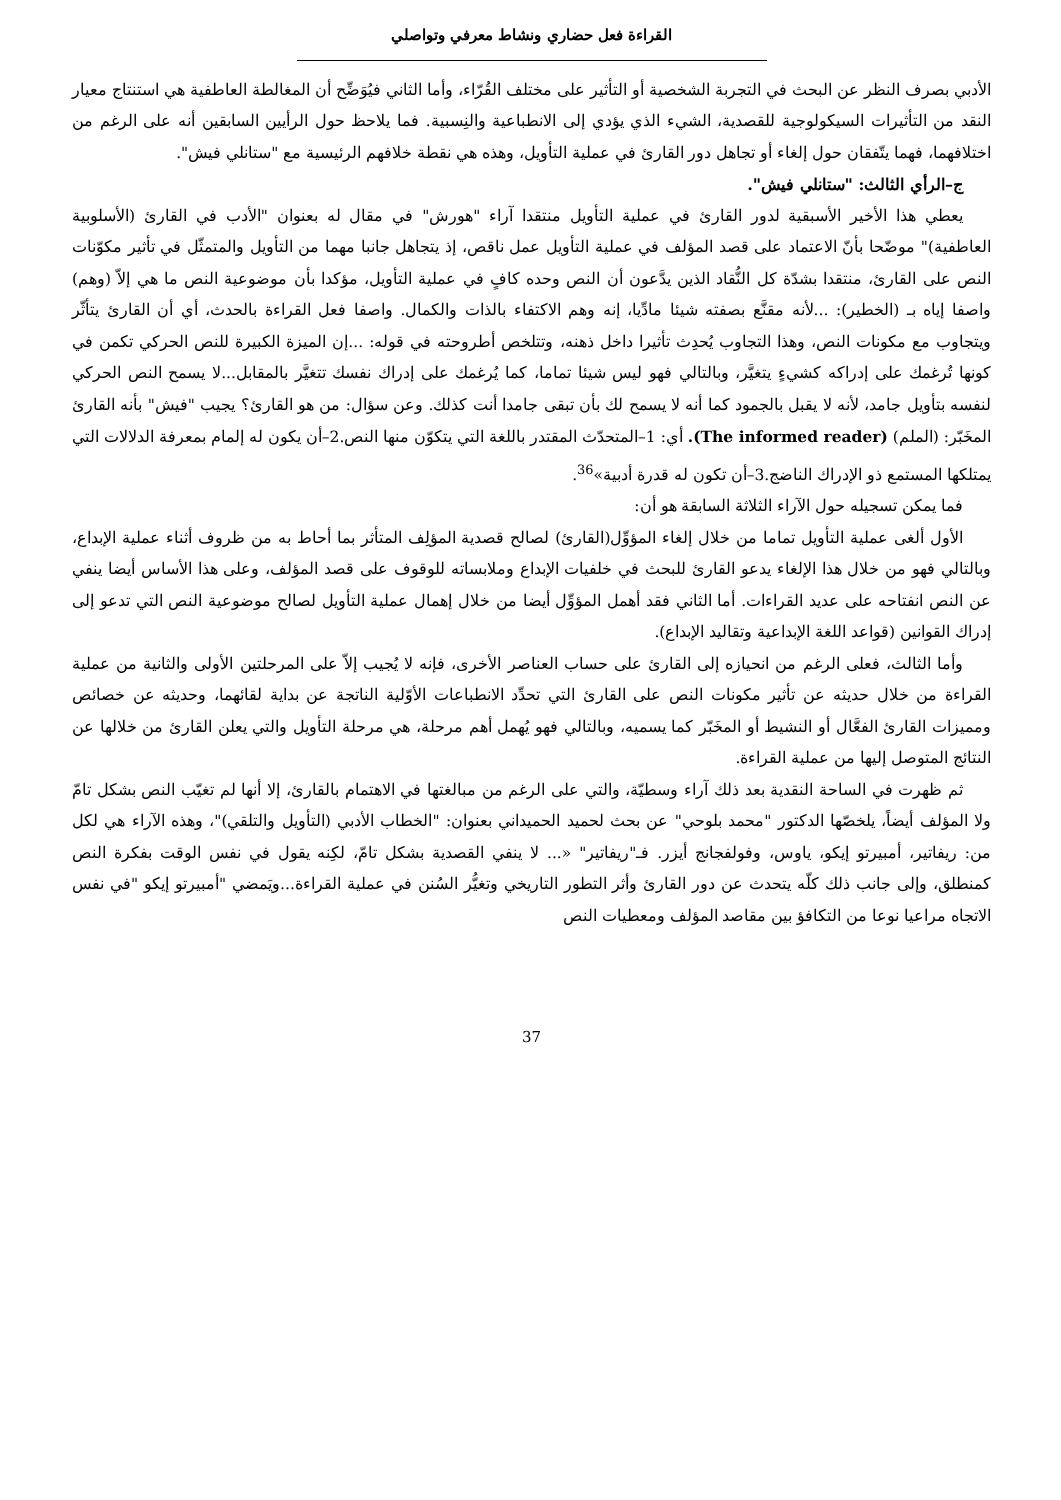القراءة فعل حضاري ونشاط معرفي وتواصلي
الأدبي بصرف النظر عن البحث في التجربة الشخصية أو التأثير على مختلف القُرّاء، وأما الثاني فيُوَضِّح أن المغالطة العاطفية هي استنتاج معيار النقد من التأثيرات السيكولوجية للقصدية، الشيء الذي يؤدي إلى الانطباعية والنِسبية. فما يلاحظ حول الرأيين السابقين أنه على الرغم من اختلافهما، فهما يتّفقان حول إلغاء أو تجاهل دور القارئ في عملية التأويل، وهذه هي نقطة خلافهم الرئيسية مع "ستانلي فيش".
ج–الرأي الثالث: "ستانلي فيش".
يعطي هذا الأخير الأسبقية لدور القارئ في عملية التأويل منتقدا آراء "هورش" في مقال له بعنوان "الأدب في القارئ (الأسلوبية العاطفية)" موضّحا بأنّ الاعتماد على قصد المؤلف في عملية التأويل عمل ناقص، إذ يتجاهل جانبا مهما من التأويل والمتمثّل في تأثير مكوّنات النص على القارئ، منتقدا بشدّة كل النُّقاد الذين يدَّعون أن النص وحده كافٍ في عملية التأويل، مؤكدا بأن موضوعية النص ما هي إلاّ (وهم) واصفا إياه بـ (الخطير): ...لأنه مقنَّع بصفته شيئا مادِّيا، إنه وهم الاكتفاء بالذات والكمال. واصفا فعل القراءة بالحدث، أي أن القارئ يتأثّر ويتجاوب مع مكونات النص، وهذا التجاوب يُحدِث تأثيرا داخل ذهنه، وتتلخص أطروحته في قوله: ...إن الميزة الكبيرة للنص الحركي تكمن في كونها تُرغمك على إدراكه كشيءٍ يتغيَّر، وبالتالي فهو ليس شيئا تماما، كما يُرغمك على إدراك نفسك تتغيَّر بالمقابل...لا يسمح النص الحركي لنفسه بتأويل جامد، لأنه لا يقبل بالجمود كما أنه لا يسمح لك بأن تبقى جامدا أنت كذلك. وعن سؤال: من هو القارئ؟ يجيب "فيش" بأنه القارئ المخَبّر: (الملم) (The informed reader). أي: 1–المتحدّث المقتدر باللغة التي يتكوّن منها النص.2–أن يكون له إلمام بمعرفة الدلالات التي يمتلكها المستمع ذو الإدراك الناضج.3–أن تكون له قدرة أدبية»<sup>36</sup>.
فما يمكن تسجيله حول الآراء الثلاثة السابقة هو أن:
الأول ألغى عملية التأويل تماما من خلال إلغاء المؤوِّل(القارئ) لصالح قصدية المؤلِف المتأثر بما أحاط به من ظروف أثناء عملية الإبداع، وبالتالي فهو من خلال هذا الإلغاء يدعو القارئ للبحث في خلفيات الإبداع وملابساته للوقوف على قصد المؤلف، وعلى هذا الأساس أيضا ينفي عن النص انفتاحه على عديد القراءات. أما الثاني فقد أهمل المؤوِّل أيضا من خلال إهمال عملية التأويل لصالح موضوعية النص التي تدعو إلى إدراك القوانين (قواعد اللغة الإبداعية وتقاليد الإبداع).
وأما الثالث، فعلى الرغم من انحيازه إلى القارئ على حساب العناصر الأخرى، فإنه لا يُجيب إلاّ على المرحلتين الأولى والثانية من عملية القراءة من خلال حديثه عن تأثير مكونات النص على القارئ التي تحدِّد الانطباعات الأوّلية الناتجة عن بداية لقائهما، وحديثه عن خصائص ومميزات القارئ الفعَّال أو النشيط أو المخَبّر كما يسميه، وبالتالي فهو يُهمل أهم مرحلة، هي مرحلة التأويل والتي يعلن القارئ من خلالها عن النتائج المتوصل إليها من عملية القراءة.
ثم ظهرت في الساحة النقدية بعد ذلك آراء وسطيّة، والتي على الرغم من مبالغتها في الاهتمام بالقارئ، إلا أنها لم تغيّب النص بشكل تامّ ولا المؤلف أيضاً، يلخصّها الدكتور "محمد بلوحي" عن بحث لحميد الحميداني بعنوان: "الخطاب الأدبي (التأويل والتلقي)"، وهذه الآراء هي لكل من: ريفاتير، أمبيرتو إيكو، ياوس، وفولفجانج أيزر. فـ"ريفاتير" «... لا ينفي القصدية بشكل تامّ، لكِنه يقول في نفس الوقت بفكرة النص كمنطلق، وإلى جانب ذلك كلّه يتحدث عن دور القارئ وأثر التطور التاريخي وتغيُّر السُنن في عملية القراءة...ويَمضي "أمبيرتو إيكو "في نفس الاتجاه مراعيا نوعا من التكافؤ بين مقاصد المؤلف ومعطيات النص
37